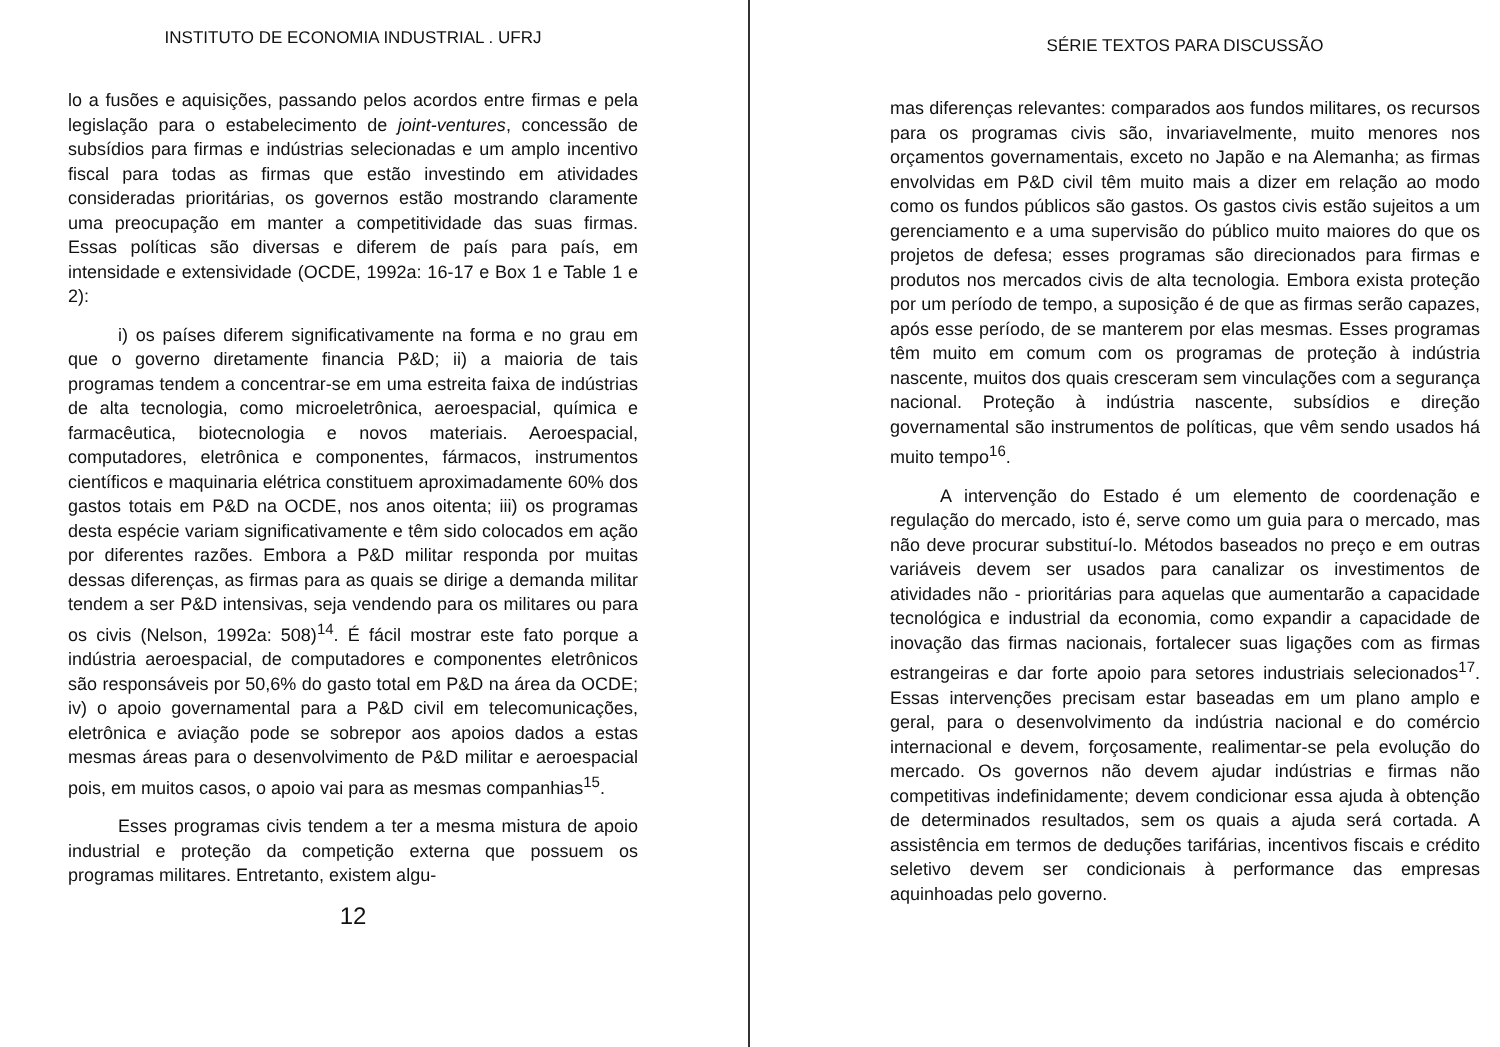INSTITUTO DE ECONOMIA INDUSTRIAL . UFRJ
lo a fusões e aquisições, passando pelos acordos entre firmas e pela legislação para o estabelecimento de joint-ventures, concessão de subsídios para firmas e indústrias selecionadas e um amplo incentivo fiscal para todas as firmas que estão investindo em atividades consideradas prioritárias, os governos estão mostrando claramente uma preocupação em manter a competitividade das suas firmas. Essas políticas são diversas e diferem de país para país, em intensidade e extensividade (OCDE, 1992a: 16-17 e Box 1 e Table 1 e 2):
i) os países diferem significativamente na forma e no grau em que o governo diretamente financia P&D; ii) a maioria de tais programas tendem a concentrar-se em uma estreita faixa de indústrias de alta tecnologia, como microeletrônica, aeroespacial, química e farmacêutica, biotecnologia e novos materiais. Aeroespacial, computadores, eletrônica e componentes, fármacos, instrumentos científicos e maquinaria elétrica constituem aproximadamente 60% dos gastos totais em P&D na OCDE, nos anos oitenta; iii) os programas desta espécie variam significativamente e têm sido colocados em ação por diferentes razões. Embora a P&D militar responda por muitas dessas diferenças, as firmas para as quais se dirige a demanda militar tendem a ser P&D intensivas, seja vendendo para os militares ou para os civis (Nelson, 1992a: 508)<sup>14</sup>. É fácil mostrar este fato porque a indústria aeroespacial, de computadores e componentes eletrônicos são responsáveis por 50,6% do gasto total em P&D na área da OCDE; iv) o apoio governamental para a P&D civil em telecomunicações, eletrônica e aviação pode se sobrepor aos apoios dados a estas mesmas áreas para o desenvolvimento de P&D militar e aeroespacial pois, em muitos casos, o apoio vai para as mesmas companhias<sup>15</sup>.
Esses programas civis tendem a ter a mesma mistura de apoio industrial e proteção da competição externa que possuem os programas militares. Entretanto, existem algu-
12
SÉRIE TEXTOS PARA DISCUSSÃO
mas diferenças relevantes: comparados aos fundos militares, os recursos para os programas civis são, invariavelmente, muito menores nos orçamentos governamentais, exceto no Japão e na Alemanha; as firmas envolvidas em P&D civil têm muito mais a dizer em relação ao modo como os fundos públicos são gastos. Os gastos civis estão sujeitos a um gerenciamento e a uma supervisão do público muito maiores do que os projetos de defesa; esses programas são direcionados para firmas e produtos nos mercados civis de alta tecnologia. Embora exista proteção por um período de tempo, a suposição é de que as firmas serão capazes, após esse período, de se manterem por elas mesmas. Esses programas têm muito em comum com os programas de proteção à indústria nascente, muitos dos quais cresceram sem vinculações com a segurança nacional. Proteção à indústria nascente, subsídios e direção governamental são instrumentos de políticas, que vêm sendo usados há muito tempo<sup>16</sup>.
A intervenção do Estado é um elemento de coordenação e regulação do mercado, isto é, serve como um guia para o mercado, mas não deve procurar substituí-lo. Métodos baseados no preço e em outras variáveis devem ser usados para canalizar os investimentos de atividades não - prioritárias para aquelas que aumentarão a capacidade tecnológica e industrial da economia, como expandir a capacidade de inovação das firmas nacionais, fortalecer suas ligações com as firmas estrangeiras e dar forte apoio para setores industriais selecionados<sup>17</sup>. Essas intervenções precisam estar baseadas em um plano amplo e geral, para o desenvolvimento da indústria nacional e do comércio internacional e devem, forçosamente, realimentar-se pela evolução do mercado. Os governos não devem ajudar indústrias e firmas não competitivas indefinidamente; devem condicionar essa ajuda à obtenção de determinados resultados, sem os quais a ajuda será cortada. A assistência em termos de deduções tarifárias, incentivos fiscais e crédito seletivo devem ser condicionais à performance das empresas aquinhoadas pelo governo.